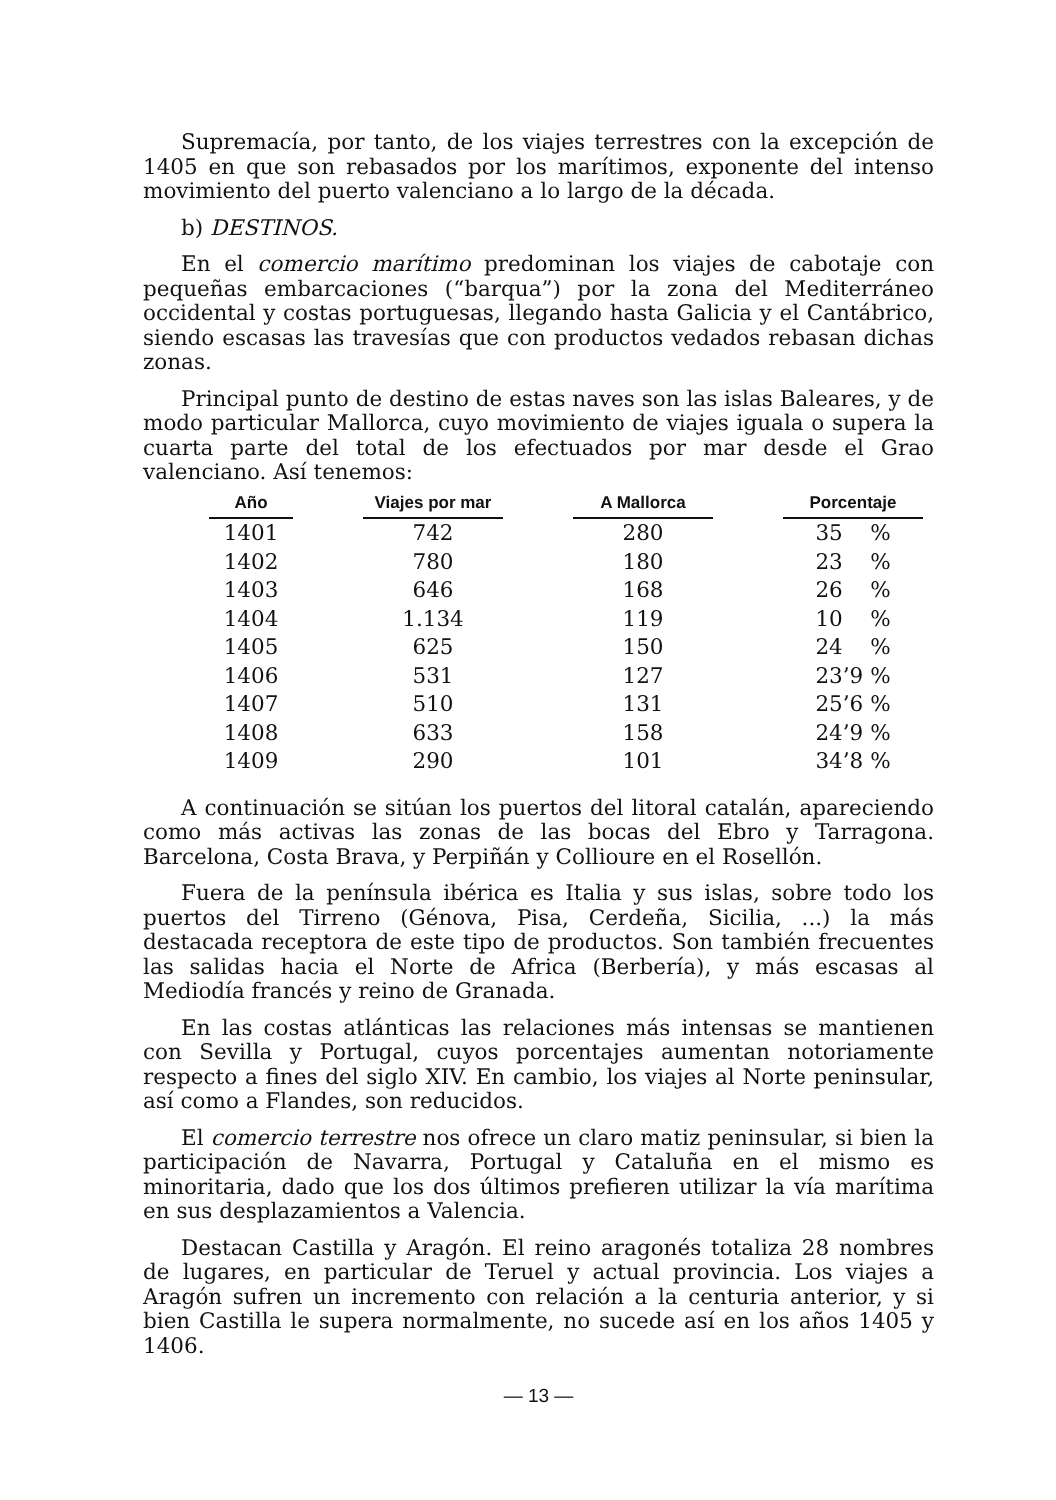Supremacía, por tanto, de los viajes terrestres con la excepción de 1405 en que son rebasados por los marítimos, exponente del intenso movimiento del puerto valenciano a lo largo de la década.
b) DESTINOS.
En el comercio marítimo predominan los viajes de cabotaje con pequeñas embarcaciones (“barqua”) por la zona del Mediterráneo occidental y costas portuguesas, llegando hasta Galicia y el Cantábrico, siendo escasas las travesías que con productos vedados rebasan dichas zonas.
Principal punto de destino de estas naves son las islas Baleares, y de modo particular Mallorca, cuyo movimiento de viajes iguala o supera la cuarta parte del total de los efectuados por mar desde el Grao valenciano. Así tenemos:
| Año | | Viajes por mar | | A Mallorca | | Porcentaje |
| 1401 | | 742 | | 280 | | 35 % |
| 1402 | | 780 | | 180 | | 23 % |
| 1403 | | 646 | | 168 | | 26 % |
| 1404 | | 1.134 | | 119 | | 10 % |
| 1405 | | 625 | | 150 | | 24 % |
| 1406 | | 531 | | 127 | | 23’9 % |
| 1407 | | 510 | | 131 | | 25’6 % |
| 1408 | | 633 | | 158 | | 24’9 % |
| 1409 | | 290 | | 101 | | 34’8 % |
A continuación se sitúan los puertos del litoral catalán, apareciendo como más activas las zonas de las bocas del Ebro y Tarragona. Barcelona, Costa Brava, y Perpiñán y Collioure en el Rosellón.
Fuera de la península ibérica es Italia y sus islas, sobre todo los puertos del Tirreno (Génova, Pisa, Cerdeña, Sicilia, ...) la más destacada receptora de este tipo de productos. Son también frecuentes las salidas hacia el Norte de Africa (Berbería), y más escasas al Mediodía francés y reino de Granada.
En las costas atlánticas las relaciones más intensas se mantienen con Sevilla y Portugal, cuyos porcentajes aumentan notoriamente respecto a fines del siglo XIV. En cambio, los viajes al Norte peninsular, así como a Flandes, son reducidos.
El comercio terrestre nos ofrece un claro matiz peninsular, si bien la participación de Navarra, Portugal y Cataluña en el mismo es minoritaria, dado que los dos últimos prefieren utilizar la vía marítima en sus desplazamientos a Valencia.
Destacan Castilla y Aragón. El reino aragonés totaliza 28 nombres de lugares, en particular de Teruel y actual provincia. Los viajes a Aragón sufren un incremento con relación a la centuria anterior, y si bien Castilla le supera normalmente, no sucede así en los años 1405 y 1406.
— 13 —